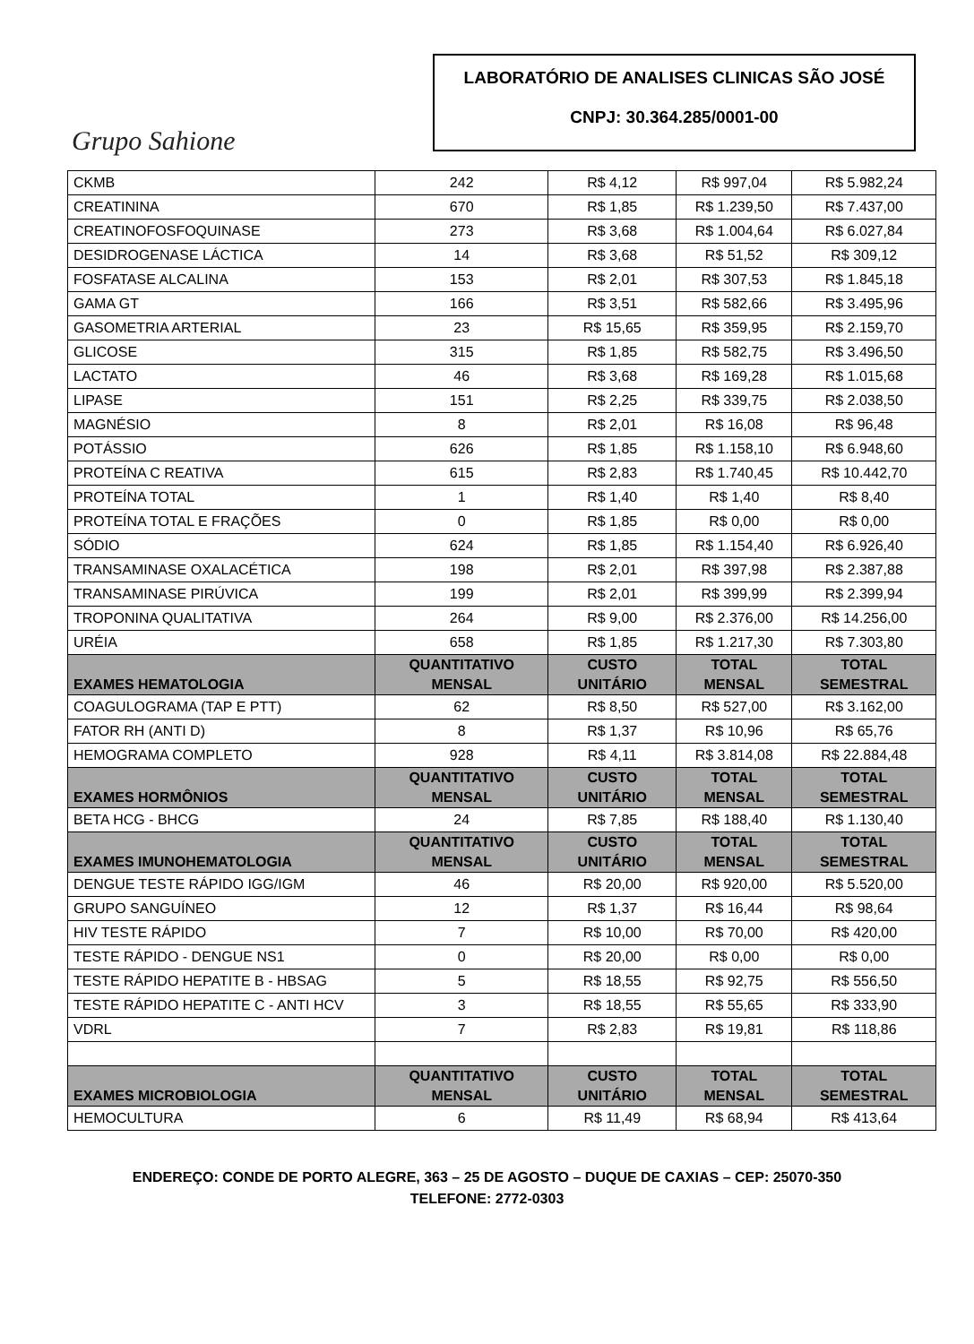Grupo Sahione
LABORATÓRIO DE ANALISES CLINICAS SÃO JOSÉ
CNPJ: 30.364.285/0001-00
| CKMB | 242 | R$ 4,12 | R$ 997,04 | R$ 5.982,24 |
| CREATININA | 670 | R$ 1,85 | R$ 1.239,50 | R$ 7.437,00 |
| CREATINOFOSFOQUINASE | 273 | R$ 3,68 | R$ 1.004,64 | R$ 6.027,84 |
| DESIDROGENASE LÁCTICA | 14 | R$ 3,68 | R$ 51,52 | R$ 309,12 |
| FOSFATASE ALCALINA | 153 | R$ 2,01 | R$ 307,53 | R$ 1.845,18 |
| GAMA GT | 166 | R$ 3,51 | R$ 582,66 | R$ 3.495,96 |
| GASOMETRIA ARTERIAL | 23 | R$ 15,65 | R$ 359,95 | R$ 2.159,70 |
| GLICOSE | 315 | R$ 1,85 | R$ 582,75 | R$ 3.496,50 |
| LACTATO | 46 | R$ 3,68 | R$ 169,28 | R$ 1.015,68 |
| LIPASE | 151 | R$ 2,25 | R$ 339,75 | R$ 2.038,50 |
| MAGNÉSIO | 8 | R$ 2,01 | R$ 16,08 | R$ 96,48 |
| POTÁSSIO | 626 | R$ 1,85 | R$ 1.158,10 | R$ 6.948,60 |
| PROTEÍNA C REATIVA | 615 | R$ 2,83 | R$ 1.740,45 | R$ 10.442,70 |
| PROTEÍNA TOTAL | 1 | R$ 1,40 | R$ 1,40 | R$ 8,40 |
| PROTEÍNA TOTAL E FRAÇÕES | 0 | R$ 1,85 | R$ 0,00 | R$ 0,00 |
| SÓDIO | 624 | R$ 1,85 | R$ 1.154,40 | R$ 6.926,40 |
| TRANSAMINASE OXALACÉTICA | 198 | R$ 2,01 | R$ 397,98 | R$ 2.387,88 |
| TRANSAMINASE PIRÚVICA | 199 | R$ 2,01 | R$ 399,99 | R$ 2.399,94 |
| TROPONINA QUALITATIVA | 264 | R$ 9,00 | R$ 2.376,00 | R$ 14.256,00 |
| URÉIA | 658 | R$ 1,85 | R$ 1.217,30 | R$ 7.303,80 |
| EXAMES HEMATOLOGIA | QUANTITATIVO MENSAL | CUSTO UNITÁRIO | TOTAL MENSAL | TOTAL SEMESTRAL |
| COAGULOGRAMA (TAP E PTT) | 62 | R$ 8,50 | R$ 527,00 | R$ 3.162,00 |
| FATOR RH (ANTI D) | 8 | R$ 1,37 | R$ 10,96 | R$ 65,76 |
| HEMOGRAMA COMPLETO | 928 | R$ 4,11 | R$ 3.814,08 | R$ 22.884,48 |
| EXAMES HORMÔNIOS | QUANTITATIVO MENSAL | CUSTO UNITÁRIO | TOTAL MENSAL | TOTAL SEMESTRAL |
| BETA HCG - BHCG | 24 | R$ 7,85 | R$ 188,40 | R$ 1.130,40 |
| EXAMES IMUNOHEMATOLOGIA | QUANTITATIVO MENSAL | CUSTO UNITÁRIO | TOTAL MENSAL | TOTAL SEMESTRAL |
| DENGUE TESTE RÁPIDO IGG/IGM | 46 | R$ 20,00 | R$ 920,00 | R$ 5.520,00 |
| GRUPO SANGUÍNEO | 12 | R$ 1,37 | R$ 16,44 | R$ 98,64 |
| HIV TESTE RÁPIDO | 7 | R$ 10,00 | R$ 70,00 | R$ 420,00 |
| TESTE RÁPIDO - DENGUE NS1 | 0 | R$ 20,00 | R$ 0,00 | R$ 0,00 |
| TESTE RÁPIDO HEPATITE B - HBSAG | 5 | R$ 18,55 | R$ 92,75 | R$ 556,50 |
| TESTE RÁPIDO HEPATITE C - ANTI HCV | 3 | R$ 18,55 | R$ 55,65 | R$ 333,90 |
| VDRL | 7 | R$ 2,83 | R$ 19,81 | R$ 118,86 |
| EXAMES MICROBIOLOGIA | QUANTITATIVO MENSAL | CUSTO UNITÁRIO | TOTAL MENSAL | TOTAL SEMESTRAL |
| HEMOCULTURA | 6 | R$ 11,49 | R$ 68,94 | R$ 413,64 |
ENDEREÇO: CONDE DE PORTO ALEGRE, 363 – 25 DE AGOSTO – DUQUE DE CAXIAS – CEP: 25070-350
TELEFONE: 2772-0303